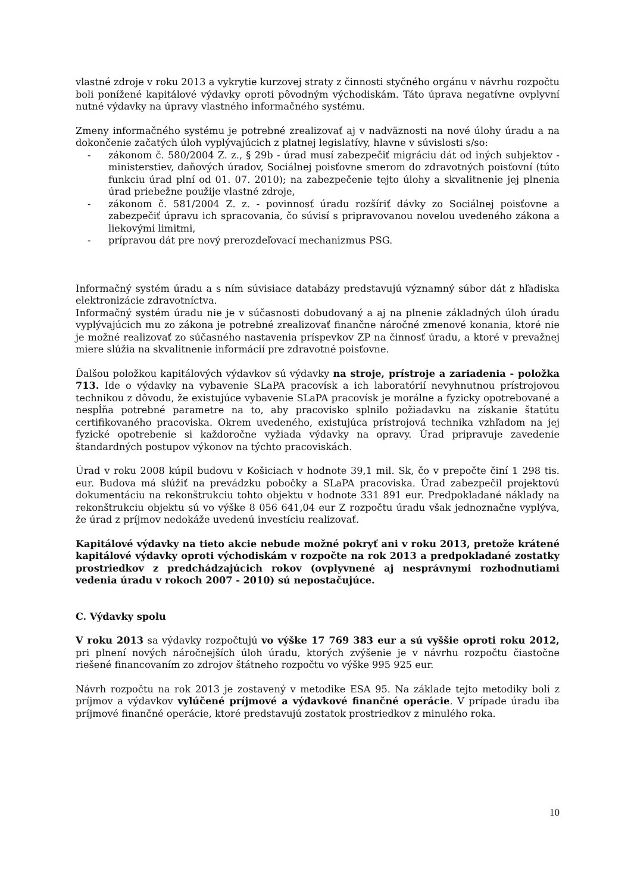vlastné zdroje v roku 2013 a vykrytie kurzovej straty z činnosti styčného orgánu v návrhu rozpočtu boli ponížené kapitálové výdavky oproti pôvodným východiskám. Táto úprava negatívne ovplyvní nutné výdavky na úpravy vlastného informačného systému.
Zmeny informačného systému je potrebné zrealizovať aj v nadväznosti na nové úlohy úradu a na dokončenie začatých úloh vyplývajúcich z platnej legislatívy, hlavne v súvislosti s/so:
- zákonom č. 580/2004 Z. z., § 29b - úrad musí zabezpečiť migráciu dát od iných subjektov - ministerstiev, daňových úradov, Sociálnej poisťovne smerom do zdravotných poisťovní (túto funkciu úrad plní od 01. 07. 2010); na zabezpečenie tejto úlohy a skvalitnenie jej plnenia úrad priebežne použije vlastné zdroje,
- zákonom č. 581/2004 Z. z. - povinnosť úradu rozšíriť dávky zo Sociálnej poisťovne a zabezpečiť úpravu ich spracovania, čo súvisí s pripravovanou novelou uvedeného zákona a liekovými limitmi,
- prípravou dát pre nový prerozdeľovací mechanizmus PSG.
Informačný systém úradu a s ním súvisiace databázy predstavujú významný súbor dát z hľadiska elektronizácie zdravotníctva.
Informačný systém úradu nie je v súčasnosti dobudovaný a aj na plnenie základných úloh úradu vyplývajúcich mu zo zákona je potrebné zrealizovať finančne náročné zmenové konania, ktoré nie je možné realizovať zo súčasného nastavenia príspevkov ZP na činnosť úradu, a ktoré v prevažnej miere slúžia na skvalitnenie informácií pre zdravotné poisťovne.
Ďalšou položkou kapitálových výdavkov sú výdavky na stroje, prístroje a zariadenia - položka 713. Ide o výdavky na vybavenie SLaPA pracovísk a ich laboratórií nevyhnutnou prístrojovou technikou z dôvodu, že existujúce vybavenie SLaPA pracovísk je morálne a fyzicky opotrebované a nespĺňa potrebné parametre na to, aby pracovisko splnilo požiadavku na získanie štatútu certifikovaného pracoviska. Okrem uvedeného, existujúca prístrojová technika vzhľadom na jej fyzické opotrebenie si každoročne vyžiada výdavky na opravy. Úrad pripravuje zavedenie štandardných postupov výkonov na týchto pracoviskách.
Úrad v roku 2008 kúpil budovu v Košiciach v hodnote 39,1 mil. Sk, čo v prepočte činí 1 298 tis. eur. Budova má slúžiť na prevádzku pobočky a SLaPA pracoviska. Úrad zabezpečil projektovú dokumentáciu na rekonštrukciu tohto objektu v hodnote 331 891 eur. Predpokladané náklady na rekonštrukciu objektu sú vo výške 8 056 641,04 eur Z rozpočtu úradu však jednoznačne vyplýva, že úrad z príjmov nedokáže uvedenú investíciu realizovať.
Kapitálové výdavky na tieto akcie nebude možné pokryť ani v roku 2013, pretože krátené kapitálové výdavky oproti východiskám v rozpočte na rok 2013 a predpokladané zostatky prostriedkov z predchádzajúcich rokov (ovplyvnené aj nesprávnymi rozhodnutiami vedenia úradu v rokoch 2007 - 2010) sú nepostačujúce.
C. Výdavky spolu
V roku 2013 sa výdavky rozpočtujú vo výške 17 769 383 eur a sú vyššie oproti roku 2012, pri plnení nových náročnejších úloh úradu, ktorých zvýšenie je v návrhu rozpočtu čiastočne riešené financovaním zo zdrojov štátneho rozpočtu vo výške 995 925 eur.
Návrh rozpočtu na rok 2013 je zostavený v metodike ESA 95. Na základe tejto metodiky boli z príjmov a výdavkov vylúčené príjmové a výdavkové finančné operácie. V prípade úradu iba príjmové finančné operácie, ktoré predstavujú zostatok prostriedkov z minulého roka.
10